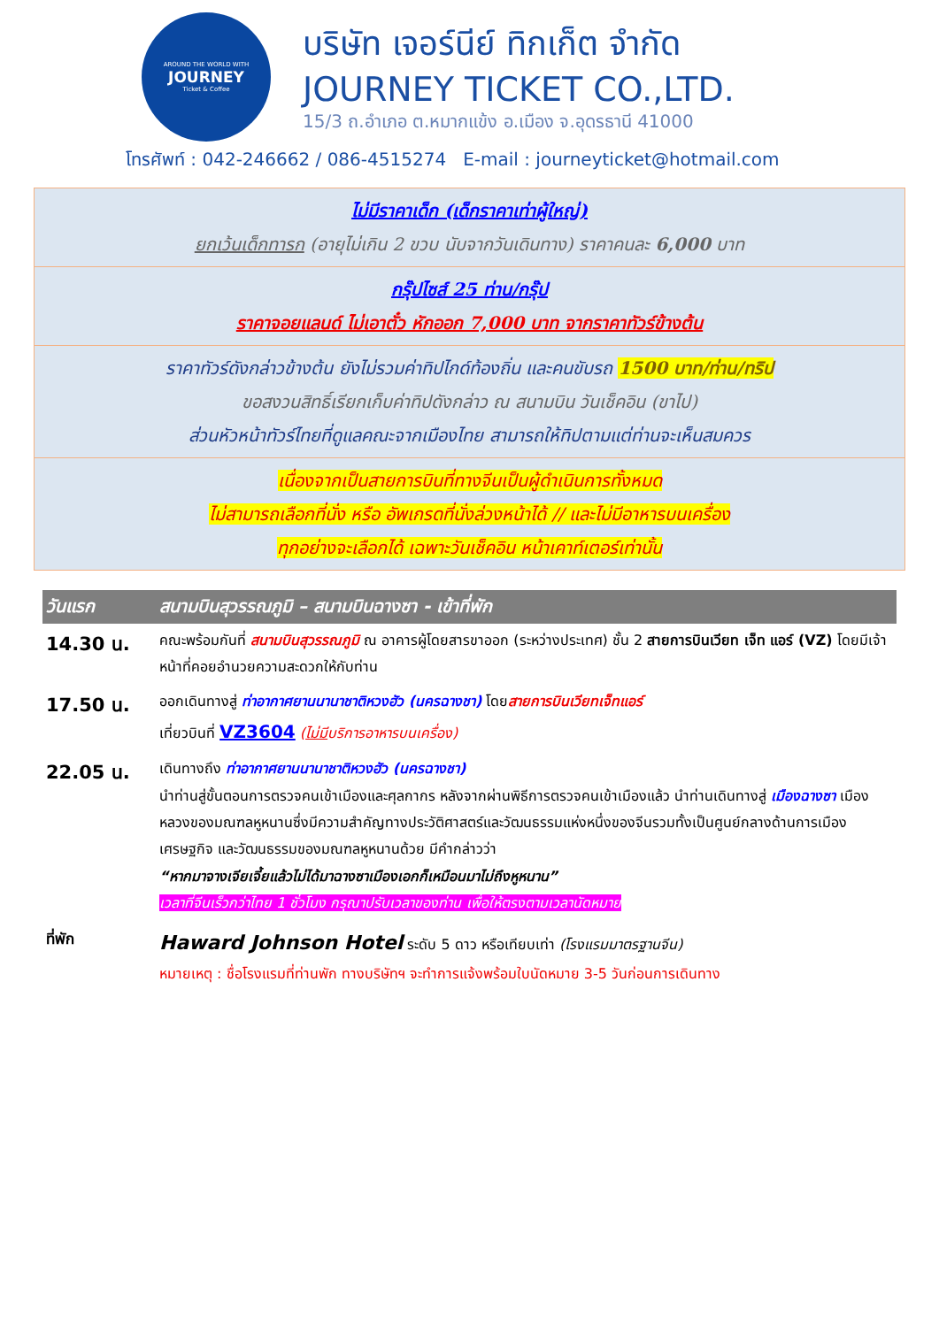AROUND THE WORLD WITH
JOURNEY
Ticket & Coffee
บริษัท เจอร์นีย์ ทิกเก็ต จำกัด
JOURNEY TICKET CO.,LTD.
15/3 ถ.อำเภอ ต.หมากแข้ง อ.เมือง จ.อุดรธานี 41000
โทรศัพท์ : 042-246662 / 086-4515274 E-mail : journeyticket@hotmail.com
| ไม่มีราคาเด็ก (เด็กราคาเท่าผู้ใหญ่) ยกเว้นเด็กทารก (อายุไม่เกิน 2 ขวบ นับจากวันเดินทาง) ราคาคนละ 6,000 บาท |
| กรุ๊ปไซส์ 25 ท่าน/กรุ๊ป ราคาจอยแลนด์ ไม่เอาตั๋ว หักออก 7,000 บาท จากราคาทัวร์ข้างต้น |
| ราคาทัวร์ดังกล่าวข้างต้น ยังไม่รวมค่าทิปไกด์ท้องถิ่น และคนขับรถ 1500 บาท/ท่าน/ทริป ขอสงวนสิทธิ์เรียกเก็บค่าทิปดังกล่าว ณ สนามบิน วันเช็คอิน (ขาไป) ส่วนหัวหน้าทัวร์ไทยที่ดูแลคณะจากเมืองไทย สามารถให้ทิปตามแต่ท่านจะเห็นสมควร |
| เนื่องจากเป็นสายการบินที่ทางจีนเป็นผู้ดำเนินการทั้งหมด ไม่สามารถเลือกที่นั่ง หรือ อัพเกรดที่นั่งล่วงหน้าได้ // และไม่มีอาหารบนเครื่อง ทุกอย่างจะเลือกได้ เฉพาะวันเช็คอิน หน้าเคาท์เตอร์เท่านั้น |
| วันแรก | สนามบินสุวรรณภูมิ – สนามบินฉางซา - เข้าที่พัก |
| --- | --- |
| 14.30 น. | คณะพร้อมกันที่ สนามบินสุวรรณภูมิ ณ อาคารผู้โดยสารขาออก (ระหว่างประเทศ) ชั้น 2 สายการบินเวียท เจ็ท แอร์ (VZ) โดยมีเจ้าหน้าที่คอยอำนวยความสะดวกให้กับท่าน |
| 17.50 น. | ออกเดินทางสู่ ท่าอากาศยานนานาชาติหวงฮัว (นครฉางชา) โดย สายการบินเวียทเจ็ทแอร์ เที่ยวบินที่ VZ3604 ( ไม่มี บริการอาหารบนเครื่อง) |
| 22.05 น. | เดินทางถึง ท่าอากาศยานนานาชาติหวงฮัว (นครฉางชา) นำท่านสู่ขั้นตอนการตรวจคนเข้าเมืองและศุลกากร หลังจากผ่านพิธีการตรวจคนเข้าเมืองแล้ว นำท่านเดินทางสู่ เมืองฉางซา เมืองหลวงของมณฑลหูหนานซึ่งมีความสำคัญทางประวัติศาสตร์และวัฒนธรรมแห่งหนึ่งของจีนรวมทั้งเป็นศูนย์กลางด้านการเมืองเศรษฐกิจ และวัฒนธรรมของมณฑลหูหนานด้วย มีคำกล่าวว่า “หากมาจางเจียเจี้ยแล้วไม่ได้มาฉางซาเมืองเอกก็เหมือนมาไม่ถึงหูหนาน” เวลาที่จีนเร็วกว่าไทย 1 ชั่วโมง กรุณาปรับเวลาของท่าน เพื่อให้ตรงตามเวลานัดหมาย |
| ที่พัก | Haward Johnson Hotel ระดับ 5 ดาว หรือเทียบเท่า (โรงแรมมาตรฐานจีน) หมายเหตุ : ชื่อโรงแรมที่ท่านพัก ทางบริษัทฯ จะทำการแจ้งพร้อมใบนัดหมาย 3-5 วันก่อนการเดินทาง |